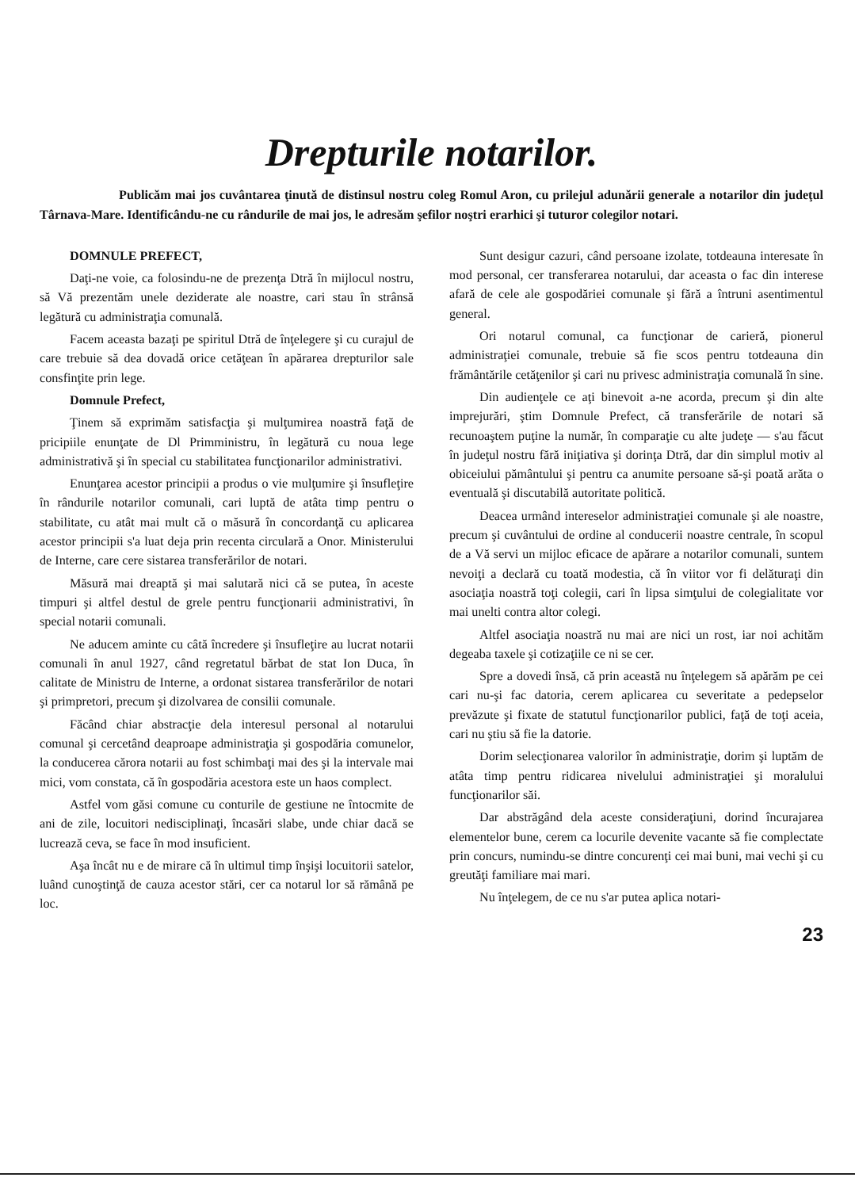Drepturile notarilor.
Publicăm mai jos cuvântarea ţinută de distinsul nostru coleg Romul Aron, cu prilejul adunării generale a notarilor din judeţul Târnava-Mare. Identificându-ne cu rândurile de mai jos, le adresăm şefilor noştri erarhici şi tuturor colegilor notari.
DOMNULE PREFECT,
Daţi-ne voie, ca folosindu-ne de prezenţa Dtră în mijlocul nostru, să Vă prezentăm unele deziderate ale noastre, cari stau în strânsă legătură cu administraţia comunală.
Facem aceasta bazaţi pe spiritul Dtră de înţelegere şi cu curajul de care trebuie să dea dovadă orice cetăţean în apărarea drepturilor sale consfinţite prin lege.
Domnule Prefect,
Ţinem să exprimăm satisfacţia şi mulţumirea noastră faţă de pricipiile enunţate de Dl Primministru, în legătură cu noua lege administrativă şi în special cu stabilitatea funcţionarilor administrativi.
Enunţarea acestor principii a produs o vie mulţumire şi însufleţire în rândurile notarilor comunali, cari luptă de atâta timp pentru o stabilitate, cu atât mai mult că o măsură în concordanţă cu aplicarea acestor principii s'a luat deja prin recenta circulară a Onor. Ministerului de Interne, care cere sistarea transferărilor de notari.
Măsură mai dreaptă şi mai salutară nici că se putea, în aceste timpuri şi altfel destul de grele pentru funcţionarii administrativi, în special notarii comunali.
Ne aducem aminte cu câtă încredere şi însufleţire au lucrat notarii comunali în anul 1927, când regretatul bărbat de stat Ion Duca, în calitate de Ministru de Interne, a ordonat sistarea transferărilor de notari şi primpretori, precum şi dizolvarea de consilii comunale.
Făcând chiar abstracţie dela interesul personal al notarului comunal şi cercetând deaproape administraţia şi gospodăria comunelor, la conducerea cărora notarii au fost schimbaţi mai des şi la intervale mai mici, vom constata, că în gospodăria acestora este un haos complect.
Astfel vom găsi comune cu conturile de gestiune ne întocmite de ani de zile, locuitori nedisciplinaţi, încasări slabe, unde chiar dacă se lucrează ceva, se face în mod insuficient.
Aşa încât nu e de mirare că în ultimul timp înşişi locuitorii satelor, luând cunoştinţă de cauza acestor stări, cer ca notarul lor să rămână pe loc.
Sunt desigur cazuri, când persoane izolate, totdeauna interesate în mod personal, cer transferarea notarului, dar aceasta o fac din interese afară de cele ale gospodăriei comunale şi fără a întruni asentimentul general.
Ori notarul comunal, ca funcţionar de carieră, pionerul administraţiei comunale, trebuie să fie scos pentru totdeauna din frământările cetăţenilor şi cari nu privesc administraţia comunală în sine.
Din audienţele ce aţi binevoit a-ne acorda, precum şi din alte imprejurări, ştim Domnule Prefect, că transferările de notari să recunoaştem puţine la număr, în comparaţie cu alte judeţe — s'au făcut în judeţul nostru fără iniţiativa şi dorinţa Dtră, dar din simplul motiv al obiceiului pământului şi pentru ca anumite persoane să-şi poată arăta o eventuală şi discutabilă autoritate politică.
Deacea urmând intereselor administraţiei comunale şi ale noastre, precum şi cuvântului de ordine al conducerii noastre centrale, în scopul de a Vă servi un mijloc eficace de apărare a notarilor comunali, suntem nevoiţi a declară cu toată modestia, că în viitor vor fi delăturaţi din asociaţia noastră toţi colegii, cari în lipsa simţului de colegialitate vor mai unelti contra altor colegi.
Altfel asociaţia noastră nu mai are nici un rost, iar noi achităm degeaba taxele şi cotizaţiile ce ni se cer.
Spre a dovedi însă, că prin această nu înţelegem să apărăm pe cei cari nu-şi fac datoria, cerem aplicarea cu severitate a pedepselor prevăzute şi fixate de statutul funcţionarilor publici, faţă de toţi aceia, cari nu ştiu să fie la datorie.
Dorim selecţionarea valorilor în administraţie, dorim şi luptăm de atâta timp pentru ridicarea nivelului administraţiei şi moralului funcţionarilor săi.
Dar abstrăgând dela aceste consideraţiuni, dorind încurajarea elementelor bune, cerem ca locurile devenite vacante să fie complectate prin concurs, numindu-se dintre concurenţi cei mai buni, mai vechi şi cu greutăţi familiare mai mari.
Nu înţelegem, de ce nu s'ar putea aplica notari-
23